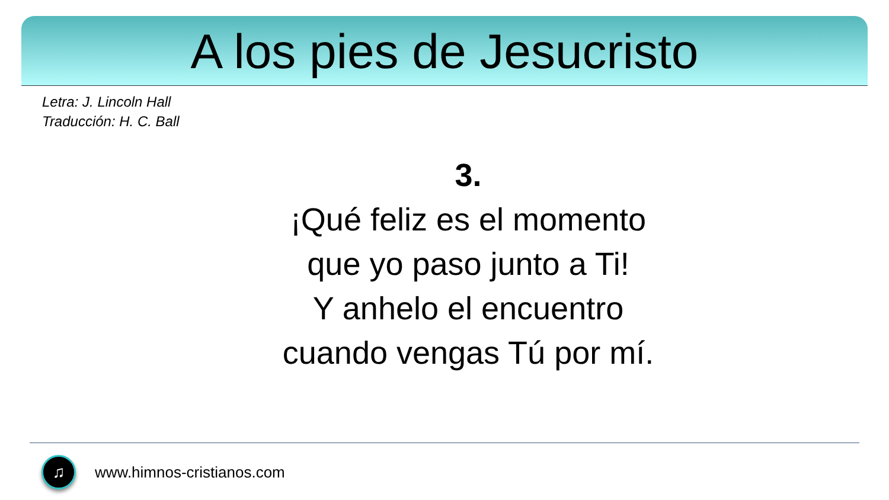A los pies de Jesucristo
Letra: J. Lincoln Hall
Traducción: H. C. Ball
3.
¡Qué feliz es el momento
que yo paso junto a Ti!
Y anhelo el encuentro
cuando vengas Tú por mí.
♫
www.himnos-cristianos.com